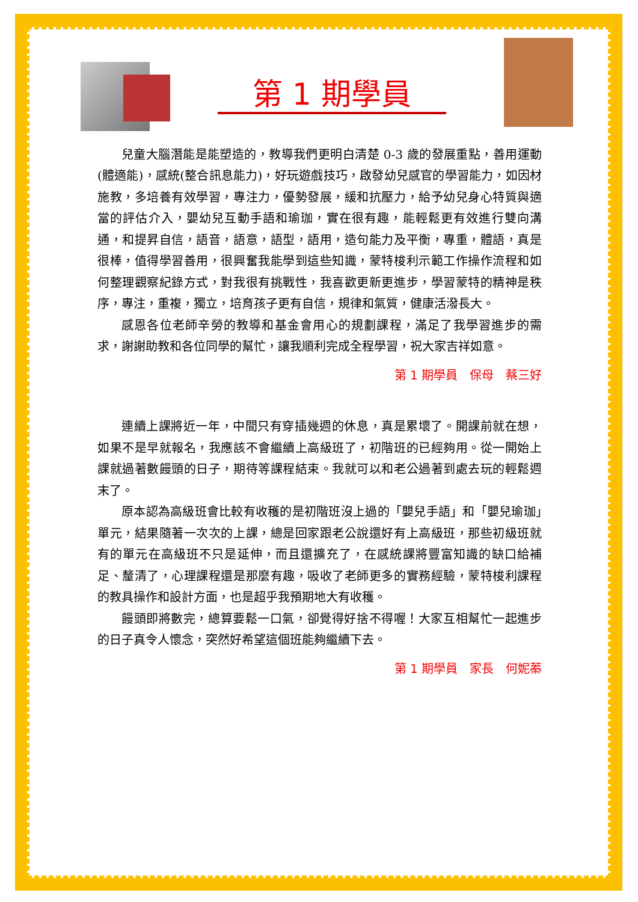第 1 期學員
兒童大腦潛能是能塑造的，教導我們更明白清楚 0-3 歲的發展重點，善用運動(體適能)，感統(整合訊息能力)，好玩遊戲技巧，啟發幼兒感官的學習能力，如因材施教，多培養有效學習，專注力，優勢發展，緩和抗壓力，給予幼兒身心特質與適當的評估介入，嬰幼兒互動手語和瑜珈，實在很有趣，能輕鬆更有效進行雙向溝通，和提昇自信，語音，語意，語型，語用，造句能力及平衡，專重，體語，真是很棒，值得學習善用，很興奮我能學到這些知識，蒙特梭利示範工作操作流程和如何整理觀察紀錄方式，對我很有挑戰性，我喜歡更新更進步，學習蒙特的精神是秩序，專注，重複，獨立，培育孩子更有自信，規律和氣質，健康活潑長大。
感恩各位老師辛勞的教導和基金會用心的規劃課程，滿足了我學習進步的需求，謝謝助教和各位同學的幫忙，讓我順利完成全程學習，祝大家吉祥如意。
第 1 期學員　保母　蔡三好
連續上課將近一年，中間只有穿插幾週的休息，真是累壞了。開課前就在想，如果不是早就報名，我應該不會繼續上高級班了，初階班的已經夠用。從一開始上課就過著數饅頭的日子，期待等課程結束。我就可以和老公過著到處去玩的輕鬆週末了。
原本認為高級班會比較有收穫的是初階班沒上過的「嬰兒手語」和「嬰兒瑜珈」單元，結果隨著一次次的上課，總是回家跟老公說還好有上高級班，那些初級班就有的單元在高級班不只是延伸，而且還擴充了，在感統課將豐富知識的缺口給補足、釐清了，心理課程還是那麼有趣，吸收了老師更多的實務經驗，蒙特梭利課程的教具操作和設計方面，也是超乎我預期地大有收穫。
饅頭即將數完，總算要鬆一口氣，卻覺得好捨不得喔！大家互相幫忙一起進步的日子真令人懷念，突然好希望這個班能夠繼續下去。
第 1 期學員　家長　何妮蓁